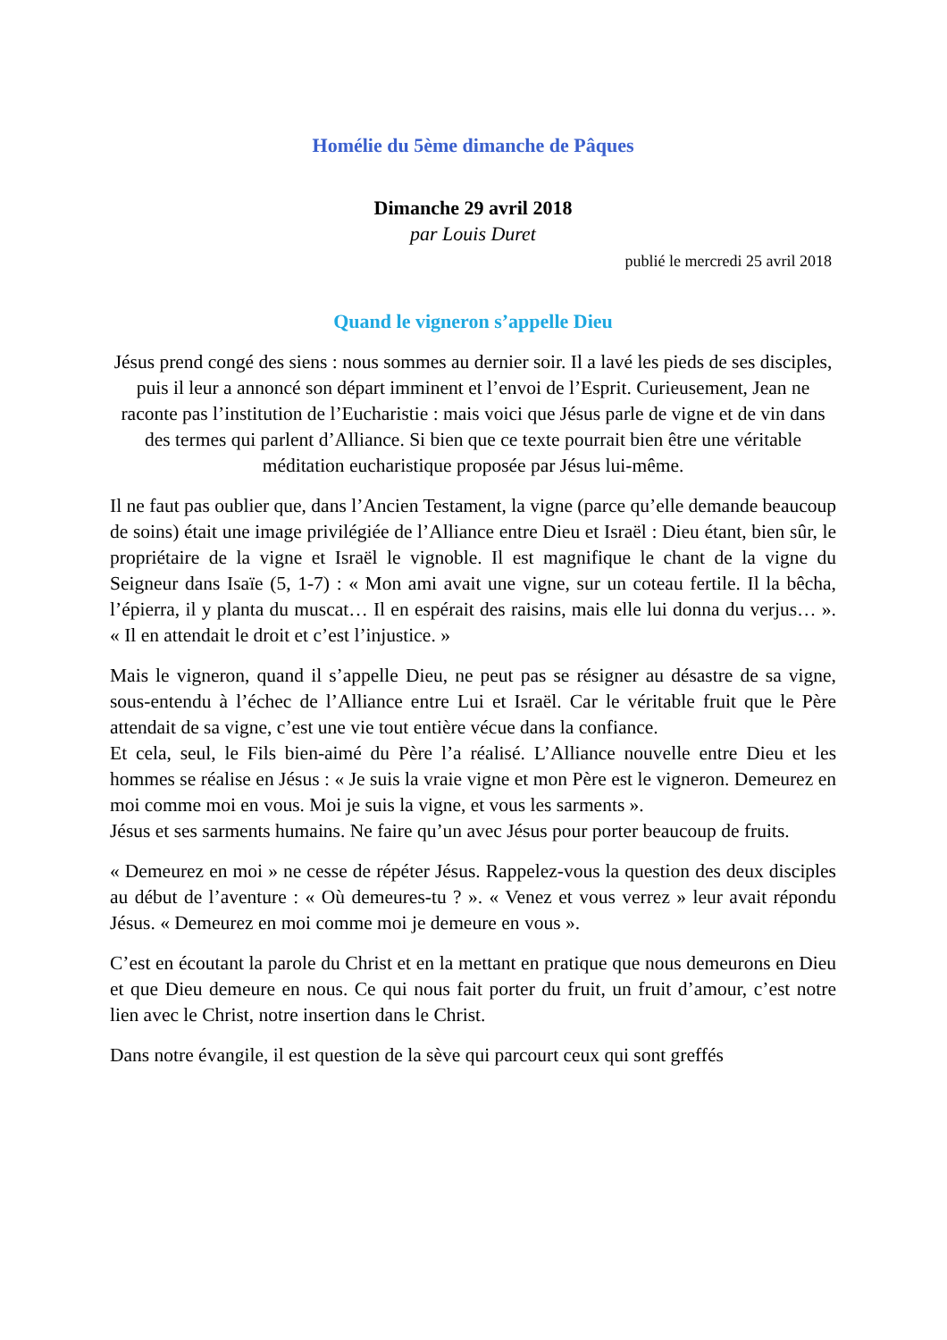Homélie du 5ème dimanche de Pâques
Dimanche 29 avril 2018
par Louis Duret
publié le mercredi 25 avril 2018
Quand le vigneron s’appelle Dieu
Jésus prend congé des siens : nous sommes au dernier soir. Il a lavé les pieds de ses disciples, puis il leur a annoncé son départ imminent et l’envoi de l’Esprit. Curieusement, Jean ne raconte pas l’institution de l’Eucharistie : mais voici que Jésus parle de vigne et de vin dans des termes qui parlent d’Alliance. Si bien que ce texte pourrait bien être une véritable méditation eucharistique proposée par Jésus lui-même.
Il ne faut pas oublier que, dans l’Ancien Testament, la vigne (parce qu’elle demande beaucoup de soins) était une image privilégiée de l’Alliance entre Dieu et Israël : Dieu étant, bien sûr, le propriétaire de la vigne et Israël le vignoble. Il est magnifique le chant de la vigne du Seigneur dans Isaïe (5, 1-7) : « Mon ami avait une vigne, sur un coteau fertile. Il la bêcha, l’épierra, il y planta du muscat… Il en espérait des raisins, mais elle lui donna du verjus… ». « Il en attendait le droit et c’est l’injustice. »
Mais le vigneron, quand il s’appelle Dieu, ne peut pas se résigner au désastre de sa vigne, sous-entendu à l’échec de l’Alliance entre Lui et Israël. Car le véritable fruit que le Père attendait de sa vigne, c’est une vie tout entière vécue dans la confiance.
Et cela, seul, le Fils bien-aimé du Père l’a réalisé. L’Alliance nouvelle entre Dieu et les hommes se réalise en Jésus : « Je suis la vraie vigne et mon Père est le vigneron. Demeurez en moi comme moi en vous. Moi je suis la vigne, et vous les sarments ».
Jésus et ses sarments humains. Ne faire qu’un avec Jésus pour porter beaucoup de fruits.
« Demeurez en moi » ne cesse de répéter Jésus. Rappelez-vous la question des deux disciples au début de l’aventure : « Où demeures-tu ? ». « Venez et vous verrez » leur avait répondu Jésus. « Demeurez en moi comme moi je demeure en vous ».
C’est en écoutant la parole du Christ et en la mettant en pratique que nous demeurons en Dieu et que Dieu demeure en nous. Ce qui nous fait porter du fruit, un fruit d’amour, c’est notre lien avec le Christ, notre insertion dans le Christ.
Dans notre évangile, il est question de la sève qui parcourt ceux qui sont greffés